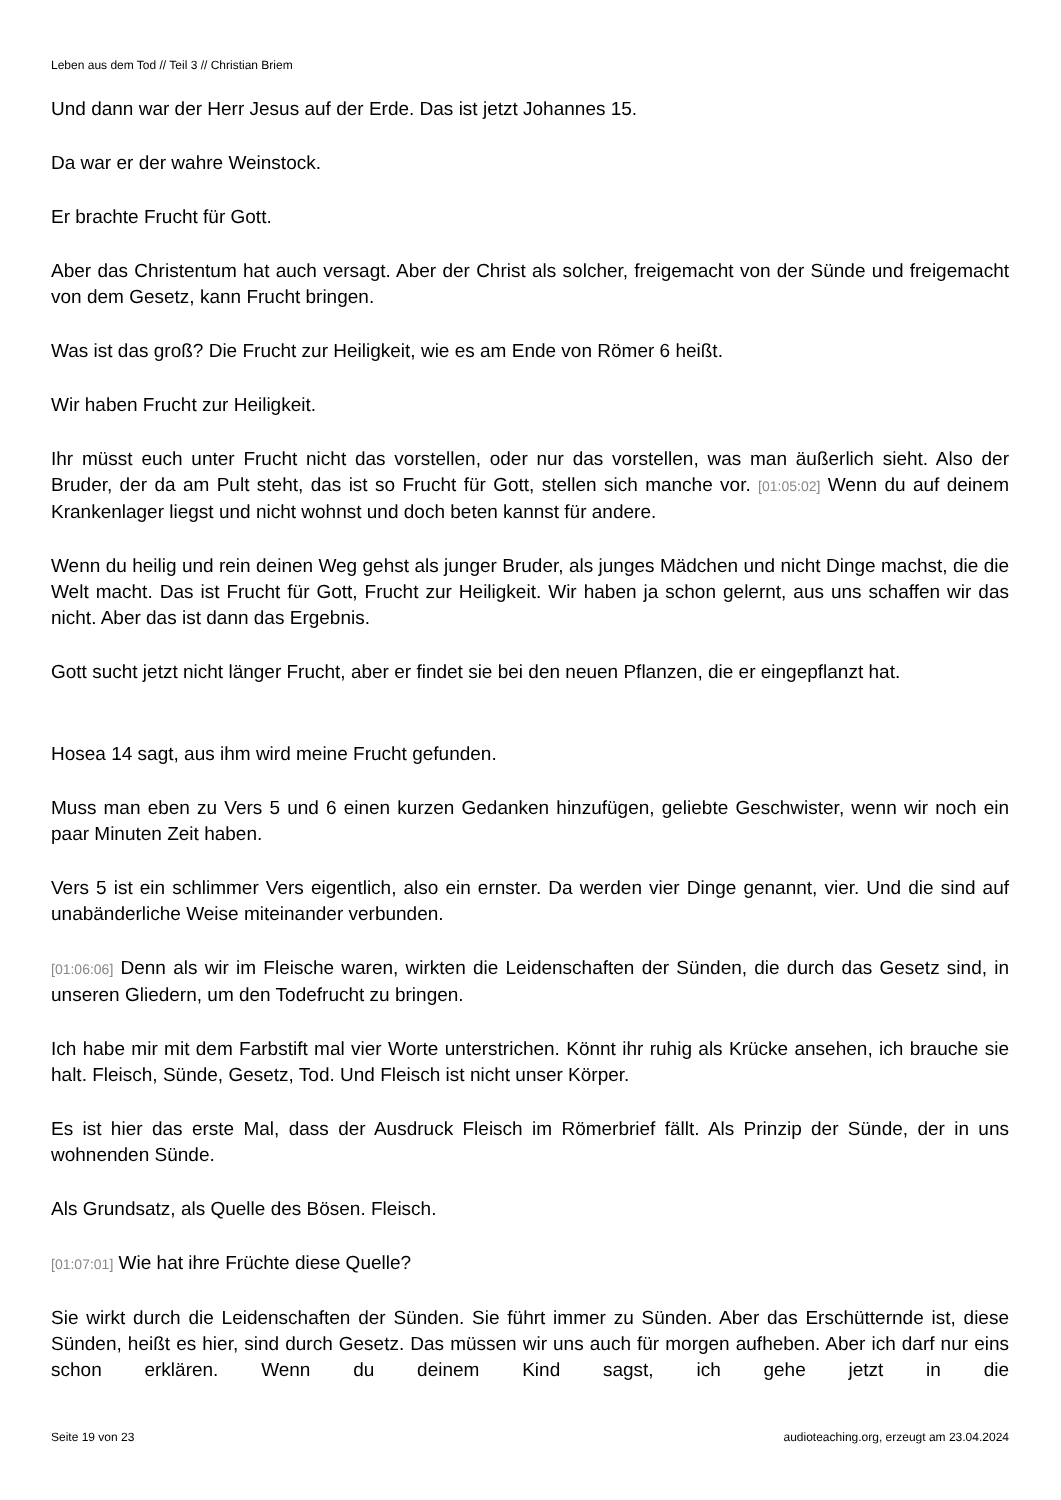Leben aus dem Tod // Teil 3 // Christian Briem
Und dann war der Herr Jesus auf der Erde. Das ist jetzt Johannes 15.
Da war er der wahre Weinstock.
Er brachte Frucht für Gott.
Aber das Christentum hat auch versagt. Aber der Christ als solcher, freigemacht von der Sünde und freigemacht von dem Gesetz, kann Frucht bringen.
Was ist das groß? Die Frucht zur Heiligkeit, wie es am Ende von Römer 6 heißt.
Wir haben Frucht zur Heiligkeit.
Ihr müsst euch unter Frucht nicht das vorstellen, oder nur das vorstellen, was man äußerlich sieht. Also der Bruder, der da am Pult steht, das ist so Frucht für Gott, stellen sich manche vor. [01:05:02] Wenn du auf deinem Krankenlager liegst und nicht wohnst und doch beten kannst für andere.
Wenn du heilig und rein deinen Weg gehst als junger Bruder, als junges Mädchen und nicht Dinge machst, die die Welt macht. Das ist Frucht für Gott, Frucht zur Heiligkeit. Wir haben ja schon gelernt, aus uns schaffen wir das nicht. Aber das ist dann das Ergebnis.
Gott sucht jetzt nicht länger Frucht, aber er findet sie bei den neuen Pflanzen, die er eingepflanzt hat.
Hosea 14 sagt, aus ihm wird meine Frucht gefunden.
Muss man eben zu Vers 5 und 6 einen kurzen Gedanken hinzufügen, geliebte Geschwister, wenn wir noch ein paar Minuten Zeit haben.
Vers 5 ist ein schlimmer Vers eigentlich, also ein ernster. Da werden vier Dinge genannt, vier. Und die sind auf unabänderliche Weise miteinander verbunden.
[01:06:06] Denn als wir im Fleische waren, wirkten die Leidenschaften der Sünden, die durch das Gesetz sind, in unseren Gliedern, um den Todefrucht zu bringen.
Ich habe mir mit dem Farbstift mal vier Worte unterstrichen. Könnt ihr ruhig als Krücke ansehen, ich brauche sie halt. Fleisch, Sünde, Gesetz, Tod. Und Fleisch ist nicht unser Körper.
Es ist hier das erste Mal, dass der Ausdruck Fleisch im Römerbrief fällt. Als Prinzip der Sünde, der in uns wohnenden Sünde.
Als Grundsatz, als Quelle des Bösen. Fleisch.
[01:07:01] Wie hat ihre Früchte diese Quelle?
Sie wirkt durch die Leidenschaften der Sünden. Sie führt immer zu Sünden. Aber das Erschütternde ist, diese Sünden, heißt es hier, sind durch Gesetz. Das müssen wir uns auch für morgen aufheben. Aber ich darf nur eins schon erklären. Wenn du deinem Kind sagst, ich gehe jetzt in die
Seite 19 von 23 audioteaching.org, erzeugt am 23.04.2024